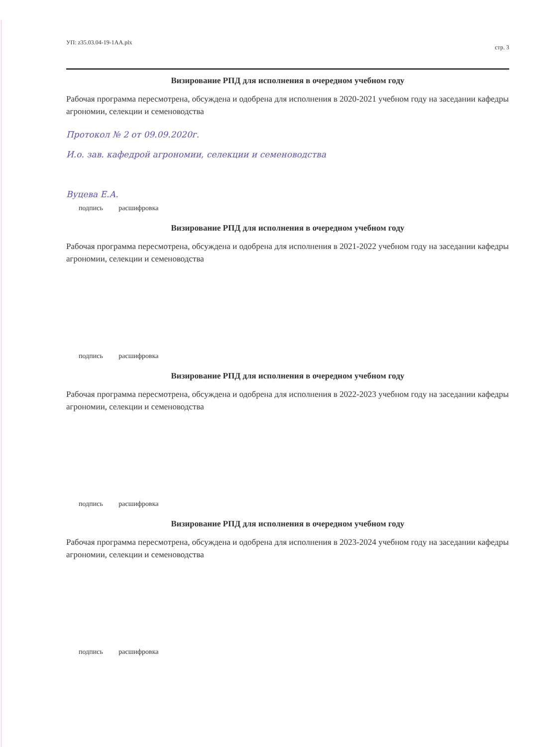УП: z35.03.04-19-1АА.plx стр. 3
Визирование РПД для исполнения в очередном учебном году
Рабочая программа пересмотрена, обсуждена и одобрена для исполнения в 2020-2021 учебном году на заседании кафедры агрономии, селекции и семеноводства
Протокол № 2 от 09.09.2020г.
И.о. зав. кафедрой агрономии, селекции и семеноводства
Вуцева Е.А.
подпись расшифровка
Визирование РПД для исполнения в очередном учебном году
Рабочая программа пересмотрена, обсуждена и одобрена для исполнения в 2021-2022 учебном году на заседании кафедры агрономии, селекции и семеноводства
подпись расшифровка
Визирование РПД для исполнения в очередном учебном году
Рабочая программа пересмотрена, обсуждена и одобрена для исполнения в 2022-2023 учебном году на заседании кафедры агрономии, селекции и семеноводства
подпись расшифровка
Визирование РПД для исполнения в очередном учебном году
Рабочая программа пересмотрена, обсуждена и одобрена для исполнения в 2023-2024 учебном году на заседании кафедры агрономии, селекции и семеноводства
подпись расшифровка